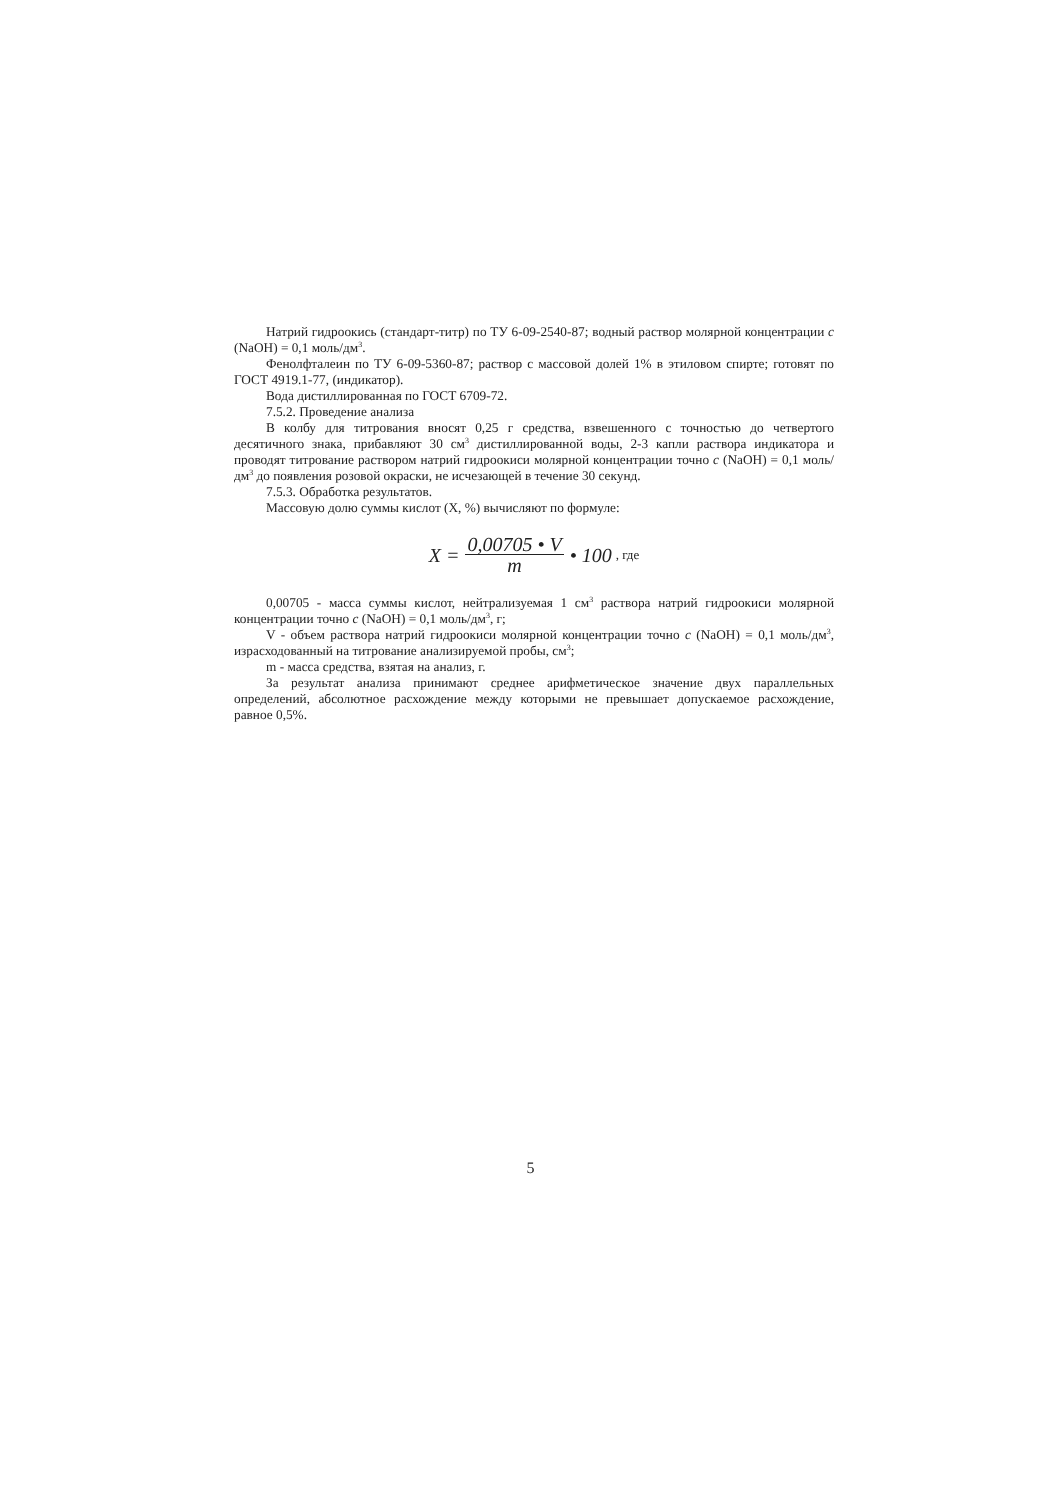Натрий гидроокись (стандарт-титр) по ТУ 6-09-2540-87; водный раствор молярной концентрации c (NaOH) = 0,1 моль/дм<sup>3</sup>.
Фенолфталеин по ТУ 6-09-5360-87; раствор с массовой долей 1% в этиловом спирте; готовят по ГОСТ 4919.1-77, (индикатор).
Вода дистиллированная по ГОСТ 6709-72.
7.5.2. Проведение анализа
В колбу для титрования вносят 0,25 г средства, взвешенного с точностью до четвертого десятичного знака, прибавляют 30 см<sup>3</sup> дистиллированной воды, 2-3 капли раствора индикатора и проводят титрование раствором натрий гидроокиси молярной концентрации точно c (NaOH) = 0,1 моль/дм<sup>3</sup> до появления розовой окраски, не исчезающей в течение 30 секунд.
7.5.3. Обработка результатов.
Массовую долю суммы кислот (X, %) вычисляют по формуле:
X = 0,00705 • V m • 100, где
0,00705 - масса суммы кислот, нейтрализуемая 1 см<sup>3</sup> раствора натрий гидроокиси молярной концентрации точно c (NaOH) = 0,1 моль/дм<sup>3</sup>, г;
V - объем раствора натрий гидроокиси молярной концентрации точно c (NaOH) = 0,1 моль/дм<sup>3</sup>, израсходованный на титрование анализируемой пробы, см<sup>3</sup>;
m - масса средства, взятая на анализ, г.
За результат анализа принимают среднее арифметическое значение двух параллельных определений, абсолютное расхождение между которыми не превышает допускаемое расхождение, равное 0,5%.
5